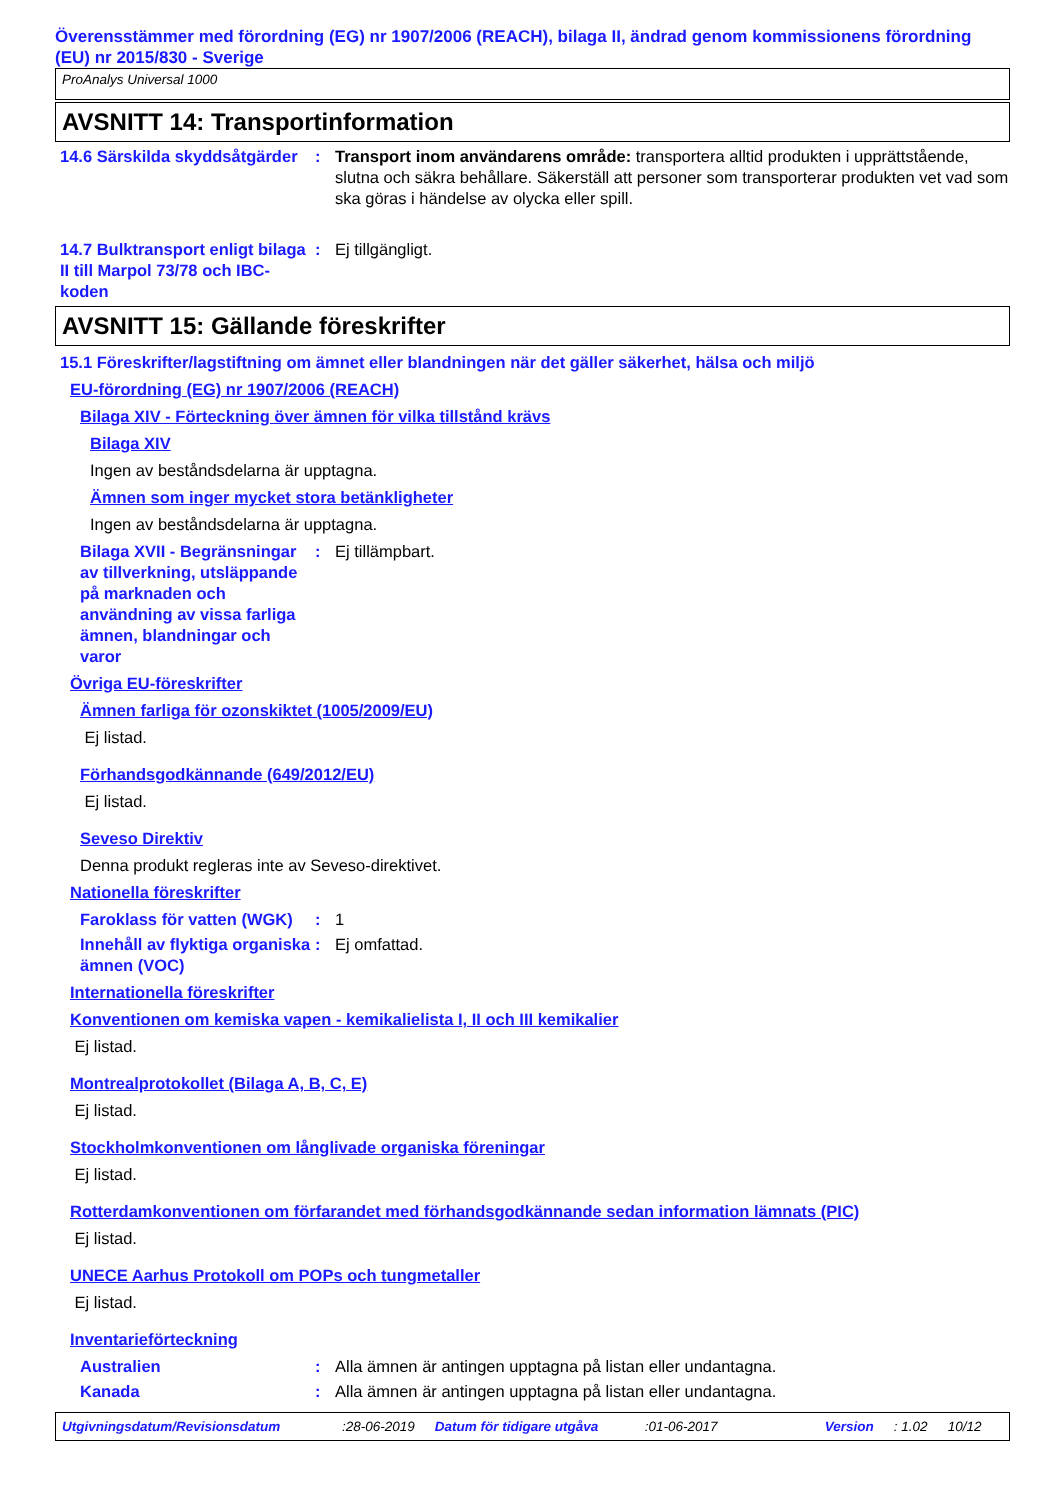Överensstämmer med förordning (EG) nr 1907/2006 (REACH), bilaga II, ändrad genom kommissionens förordning (EU) nr 2015/830 - Sverige
ProAnalys Universal 1000
AVSNITT 14: Transportinformation
14.6 Särskilda skyddsåtgärder
: Transport inom användarens område: transportera alltid produkten i upprättstående, slutna och säkra behållare. Säkerställ att personer som transporterar produkten vet vad som ska göras i händelse av olycka eller spill.
14.7 Bulktransport enligt bilaga II till Marpol 73/78 och IBC-koden
: Ej tillgängligt.
AVSNITT 15: Gällande föreskrifter
15.1 Föreskrifter/lagstiftning om ämnet eller blandningen när det gäller säkerhet, hälsa och miljö
EU-förordning (EG) nr 1907/2006 (REACH)
Bilaga XIV - Förteckning över ämnen för vilka tillstånd krävs
Bilaga XIV
Ingen av beståndsdelarna är upptagna.
Ämnen som inger mycket stora betänkligheter
Ingen av beståndsdelarna är upptagna.
Bilaga XVII - Begränsningar av tillverkning, utsläppande på marknaden och användning av vissa farliga ämnen, blandningar och varor
: Ej tillämpbart.
Övriga EU-föreskrifter
Ämnen farliga för ozonskiktet (1005/2009/EU)
Ej listad.
Förhandsgodkännande (649/2012/EU)
Ej listad.
Seveso Direktiv
Denna produkt regleras inte av Seveso-direktivet.
Nationella föreskrifter
Faroklass för vatten (WGK)
: 1
Innehåll av flyktiga organiska ämnen (VOC)
: Ej omfattad.
Internationella föreskrifter
Konventionen om kemiska vapen - kemikalielista I, II och III kemikalier
Ej listad.
Montrealprotokollet (Bilaga A, B, C, E)
Ej listad.
Stockholmkonventionen om långlivade organiska föreningar
Ej listad.
Rotterdamkonventionen om förfarandet med förhandsgodkännande sedan information lämnats (PIC)
Ej listad.
UNECE Aarhus Protokoll om POPs och tungmetaller
Ej listad.
Inventarieförteckning
Australien : Alla ämnen är antingen upptagna på listan eller undantagna.
Kanada : Alla ämnen är antingen upptagna på listan eller undantagna.
Utgivningsdatum/Revisionsdatum:28-06-2019 Datum för tidigare utgåva:01-06-2017 Version: 1.02 10/12